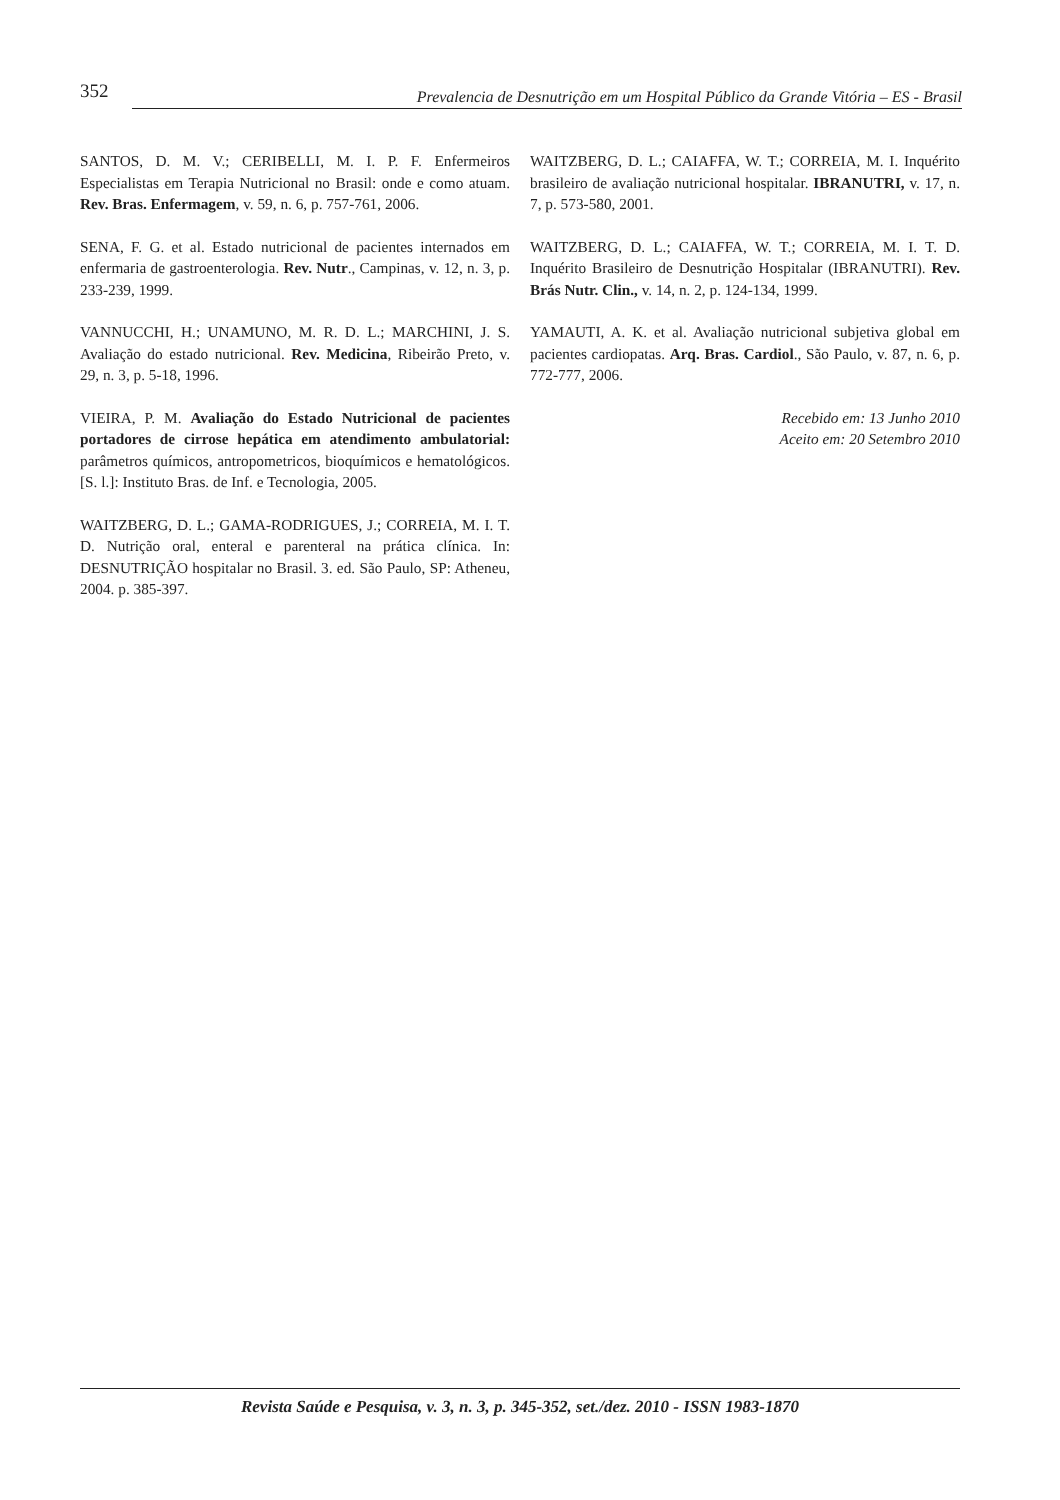352
Prevalencia de Desnutrição em um Hospital Público da Grande Vitória – ES - Brasil
SANTOS, D. M. V.; CERIBELLI, M. I. P. F. Enfermeiros Especialistas em Terapia Nutricional no Brasil: onde e como atuam. Rev. Bras. Enfermagem, v. 59, n. 6, p. 757-761, 2006.
SENA, F. G. et al. Estado nutricional de pacientes internados em enfermaria de gastroenterologia. Rev. Nutr., Campinas, v. 12, n. 3, p. 233-239, 1999.
VANNUCCHI, H.; UNAMUNO, M. R. D. L.; MARCHINI, J. S. Avaliação do estado nutricional. Rev. Medicina, Ribeirão Preto, v. 29, n. 3, p. 5-18, 1996.
VIEIRA, P. M. Avaliação do Estado Nutricional de pacientes portadores de cirrose hepática em atendimento ambulatorial: parâmetros químicos, antropometricos, bioquímicos e hematológicos. [S. l.]: Instituto Bras. de Inf. e Tecnologia, 2005.
WAITZBERG, D. L.; GAMA-RODRIGUES, J.; CORREIA, M. I. T. D. Nutrição oral, enteral e parenteral na prática clínica. In: DESNUTRIÇÃO hospitalar no Brasil. 3. ed. São Paulo, SP: Atheneu, 2004. p. 385-397.
WAITZBERG, D. L.; CAIAFFA, W. T.; CORREIA, M. I. Inquérito brasileiro de avaliação nutricional hospitalar. IBRANUTRI, v. 17, n. 7, p. 573-580, 2001.
WAITZBERG, D. L.; CAIAFFA, W. T.; CORREIA, M. I. T. D. Inquérito Brasileiro de Desnutrição Hospitalar (IBRANUTRI). Rev. Brás Nutr. Clin., v. 14, n. 2, p. 124-134, 1999.
YAMAUTI, A. K. et al. Avaliação nutricional subjetiva global em pacientes cardiopatas. Arq. Bras. Cardiol., São Paulo, v. 87, n. 6, p. 772-777, 2006.
Recebido em: 13 Junho 2010
Aceito em: 20 Setembro 2010
Revista Saúde e Pesquisa, v. 3, n. 3, p. 345-352, set./dez. 2010 - ISSN 1983-1870